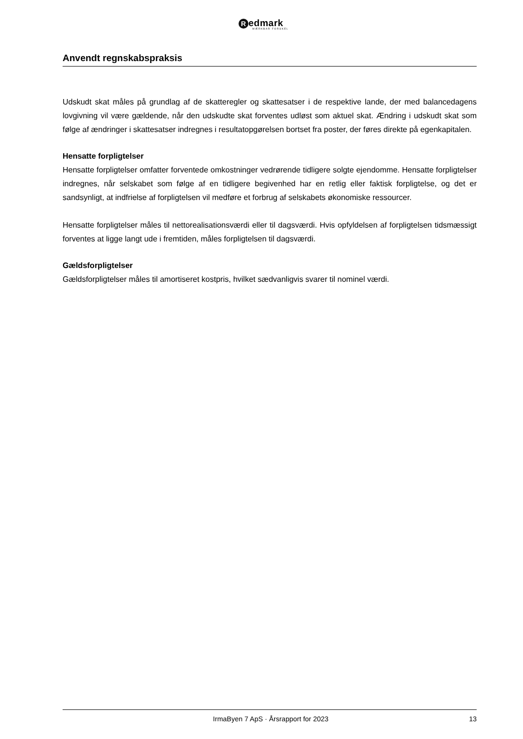Redmark
MÆRKBAR FORSKEL
Anvendt regnskabspraksis
Udskudt skat måles på grundlag af de skatteregler og skattesatser i de respektive lande, der med balancedagens lovgivning vil være gældende, når den udskudte skat forventes udløst som aktuel skat. Ændring i udskudt skat som følge af ændringer i skattesatser indregnes i resultatopgørelsen bortset fra poster, der føres direkte på egenkapitalen.
Hensatte forpligtelser
Hensatte forpligtelser omfatter forventede omkostninger vedrørende tidligere solgte ejendomme. Hensatte forpligtelser indregnes, når selskabet som følge af en tidligere begivenhed har en retlig eller faktisk forpligtelse, og det er sandsynligt, at indfrielse af forpligtelsen vil medføre et forbrug af selskabets økonomiske ressourcer.
Hensatte forpligtelser måles til nettorealisationsværdi eller til dagsværdi. Hvis opfyldelsen af forpligtelsen tidsmæssigt forventes at ligge langt ude i fremtiden, måles forpligtelsen til dagsværdi.
Gældsforpligtelser
Gældsforpligtelser måles til amortiseret kostpris, hvilket sædvanligvis svarer til nominel værdi.
IrmaByen 7 ApS · Årsrapport for 2023 13